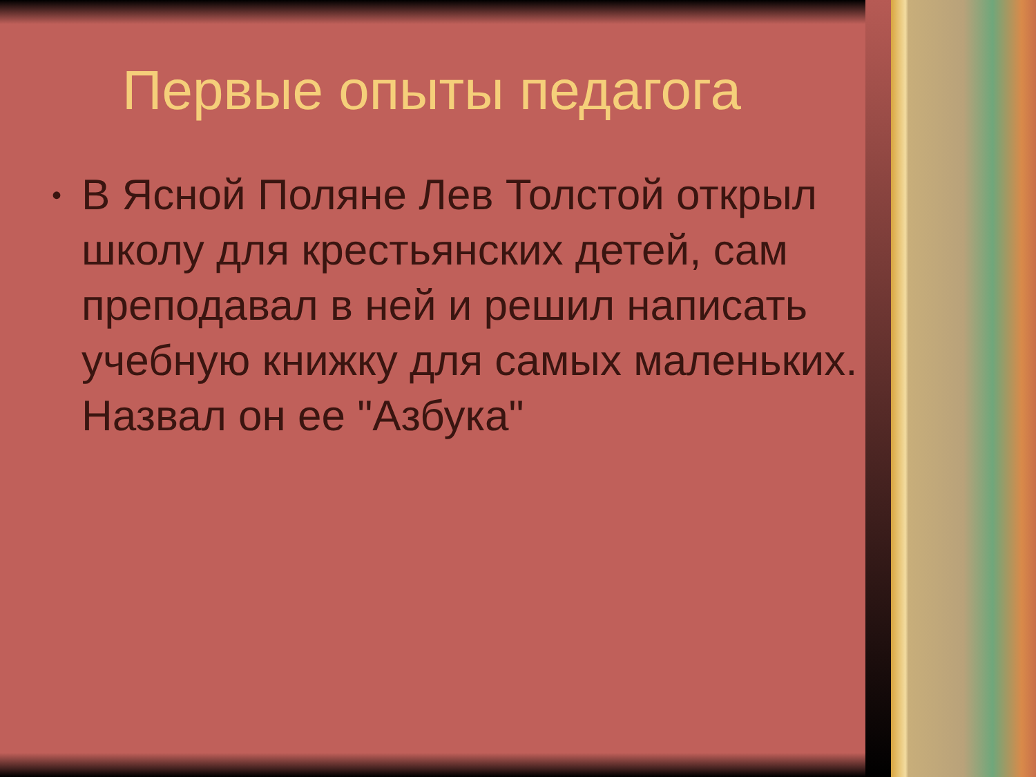Первые опыты педагога
• В Ясной Поляне Лев Толстой открыл школу для крестьянских детей, сам преподавал в ней и решил написать учебную книжку для самых маленьких. Назвал он ее "Азбука"